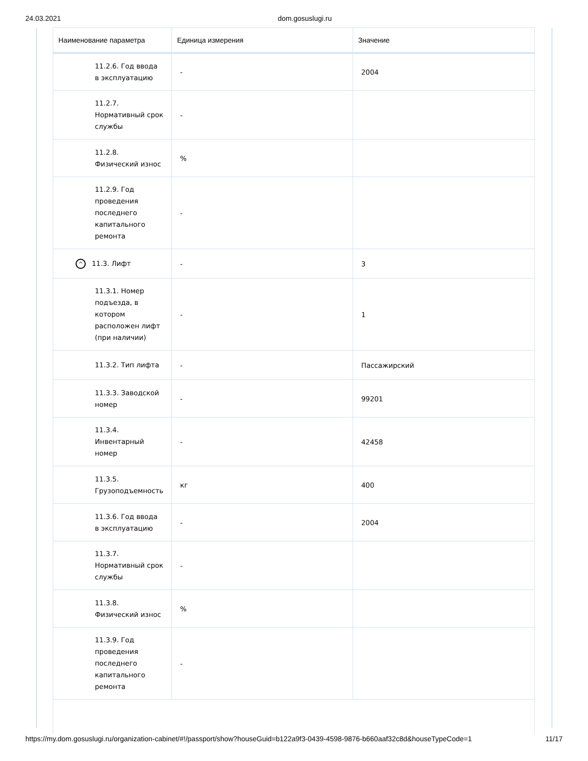24.03.2021 dom.gosuslugi.ru
| Наименование параметра | Единица измерения | Значение |
| --- | --- | --- |
| 11.2.6. Год ввода в эксплуатацию | - | 2004 |
| 11.2.7. Нормативный срок службы | - | |
| 11.2.8. Физический износ | % | |
| 11.2.9. Год проведения последнего капитального ремонта | - | |
| ^ 11.3. Лифт | - | 3 |
| 11.3.1. Номер подъезда, в котором расположен лифт (при наличии) | - | 1 |
| 11.3.2. Тип лифта | - | Пассажирский |
| 11.3.3. Заводской номер | - | 99201 |
| 11.3.4. Инвентарный номер | - | 42458 |
| 11.3.5. Грузоподъемность | кг | 400 |
| 11.3.6. Год ввода в эксплуатацию | - | 2004 |
| 11.3.7. Нормативный срок службы | - | |
| 11.3.8. Физический износ | % | |
| 11.3.9. Год проведения последнего капитального ремонта | - | |
https://my.dom.gosuslugi.ru/organization-cabinet/#!/passport/show?houseGuid=b122a9f3-0439-4598-9876-b660aaf32c8d&houseTypeCode=1 11/17